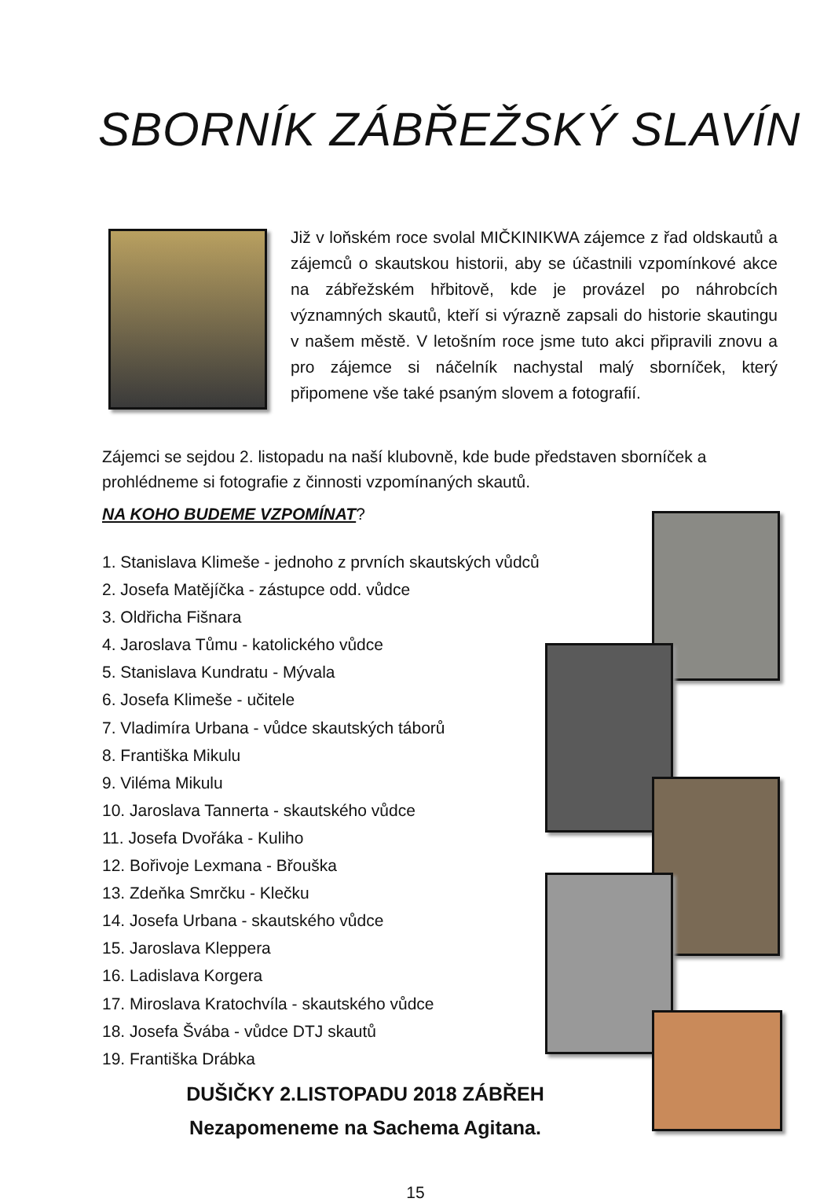SBORNÍK ZÁBŘEŽSKÝ SLAVÍN
Již v loňském roce svolal MIČKINIKWA zájemce z řad oldskautů a zájemců o skautskou historii, aby se účastnili vzpomínkové akce na zábřežském hřbitově, kde je provázel po náhrobcích významných skautů, kteří si výrazně zapsali do historie skautingu v našem městě. V letošním roce jsme tuto akci připravili znovu a pro zájemce si náčelník nachystal malý sborníček, který připomene vše také psaným slovem a fotografií.
Zájemci se sejdou 2. listopadu na naší klubovně, kde bude představen sborníček a prohlédneme si fotografie z činnosti vzpomínaných skautů.
NA KOHO BUDEME VZPOMÍNAT?
1. Stanislava Klimeše - jednoho z prvních skautských vůdců
2. Josefa Matějíčka - zástupce odd. vůdce
3. Oldřicha Fišnara
4. Jaroslava Tůmu - katolického vůdce
5. Stanislava Kundratu - Mývala
6. Josefa Klimeše - učitele
7. Vladimíra Urbana - vůdce skautských táborů
8. Františka Mikulu
9. Viléma Mikulu
10. Jaroslava Tannerta - skautského vůdce
11. Josefa Dvořáka - Kuliho
12. Bořivoje Lexmana - Břouška
13. Zdeňka Smrčku - Klečku
14. Josefa Urbana - skautského vůdce
15. Jaroslava Kleppera
16. Ladislava Korgera
17. Miroslava Kratochvíla - skautského vůdce
18. Josefa Švába - vůdce DTJ skautů
19. Františka Drábka
DUŠIČKY 2.LISTOPADU 2018 ZÁBŘEH
Nezapomeneme na Sachema Agitana.
15